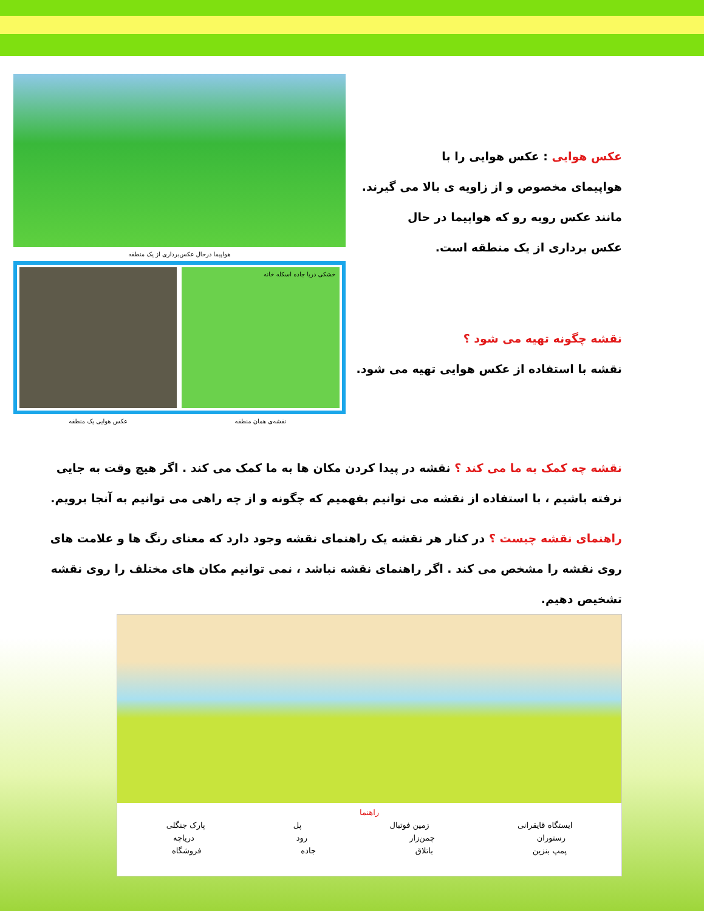عکس هوایی : عکس هوایی را با
هواپیمای مخصوص و از زاویه ی بالا می گیرند.
مانند عکس روبه رو که هواپیما در حال
عکس برداری از یک منطقه است.
نقشه چگونه تهیه می شود ؟
نقشه با استفاده از عکس هوایی تهیه می شود.
هواپیما درحال عکس‌برداری از یک منطقه
خشکی دریا جاده اسکله خانه
نقشه‌ی همان منطقه عکس هوایی یک منطقه
نقشه چه کمک به ما می کند ؟ نقشه در پیدا کردن مکان ها به ما کمک می کند . اگر هیچ وقت به جایی نرفته باشیم ، با استفاده از نقشه می توانیم بفهمیم که چگونه و از چه راهی می توانیم به آنجا برویم.
راهنمای نقشه چیست ؟ در کنار هر نقشه یک راهنمای نقشه وجود دارد که معنای رنگ ها و علامت های روی نقشه را مشخص می کند . اگر راهنمای نقشه نباشد ، نمی توانیم مکان های مختلف را روی نقشه تشخیص دهیم.
راهنما
ایستگاه قایقرانی زمین فوتبال پل پارک جنگلی
رستوران چمن‌زار رود دریاچه
پمپ بنزین باتلاق جاده فروشگاه